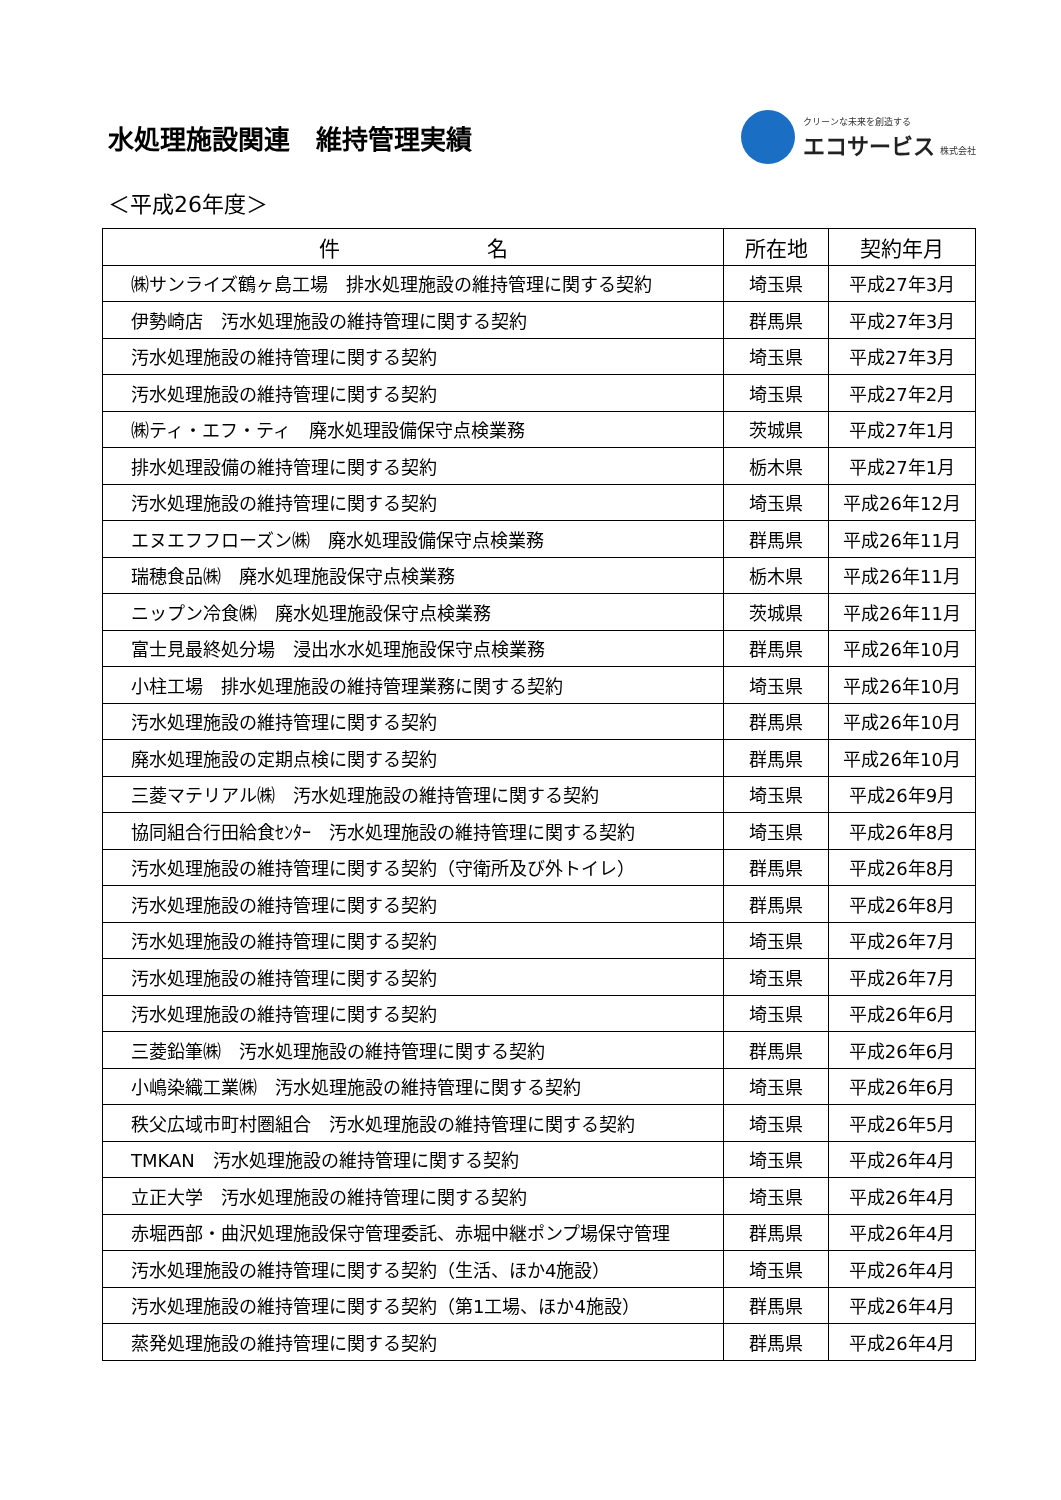水処理施設関連　維持管理実績
クリーンな未来を創造する
エコサービス 株式会社
＜平成26年度＞
| 件 名 | 所在地 | 契約年月 |
| --- | --- | --- |
| ㈱サンライズ鶴ヶ島工場 排水処理施設の維持管理に関する契約 | 埼玉県 | 平成27年3月 |
| 伊勢崎店 汚水処理施設の維持管理に関する契約 | 群馬県 | 平成27年3月 |
| 汚水処理施設の維持管理に関する契約 | 埼玉県 | 平成27年3月 |
| 汚水処理施設の維持管理に関する契約 | 埼玉県 | 平成27年2月 |
| ㈱ティ・エフ・ティ 廃水処理設備保守点検業務 | 茨城県 | 平成27年1月 |
| 排水処理設備の維持管理に関する契約 | 栃木県 | 平成27年1月 |
| 汚水処理施設の維持管理に関する契約 | 埼玉県 | 平成26年12月 |
| エヌエフフローズン㈱ 廃水処理設備保守点検業務 | 群馬県 | 平成26年11月 |
| 瑞穂食品㈱ 廃水処理施設保守点検業務 | 栃木県 | 平成26年11月 |
| ニップン冷食㈱ 廃水処理施設保守点検業務 | 茨城県 | 平成26年11月 |
| 富士見最終処分場 浸出水水処理施設保守点検業務 | 群馬県 | 平成26年10月 |
| 小柱工場 排水処理施設の維持管理業務に関する契約 | 埼玉県 | 平成26年10月 |
| 汚水処理施設の維持管理に関する契約 | 群馬県 | 平成26年10月 |
| 廃水処理施設の定期点検に関する契約 | 群馬県 | 平成26年10月 |
| 三菱マテリアル㈱ 汚水処理施設の維持管理に関する契約 | 埼玉県 | 平成26年9月 |
| 協同組合行田給食ｾﾝﾀｰ 汚水処理施設の維持管理に関する契約 | 埼玉県 | 平成26年8月 |
| 汚水処理施設の維持管理に関する契約（守衛所及び外トイレ） | 群馬県 | 平成26年8月 |
| 汚水処理施設の維持管理に関する契約 | 群馬県 | 平成26年8月 |
| 汚水処理施設の維持管理に関する契約 | 埼玉県 | 平成26年7月 |
| 汚水処理施設の維持管理に関する契約 | 埼玉県 | 平成26年7月 |
| 汚水処理施設の維持管理に関する契約 | 埼玉県 | 平成26年6月 |
| 三菱鉛筆㈱ 汚水処理施設の維持管理に関する契約 | 群馬県 | 平成26年6月 |
| 小嶋染織工業㈱ 汚水処理施設の維持管理に関する契約 | 埼玉県 | 平成26年6月 |
| 秩父広域市町村圏組合 汚水処理施設の維持管理に関する契約 | 埼玉県 | 平成26年5月 |
| TMKAN 汚水処理施設の維持管理に関する契約 | 埼玉県 | 平成26年4月 |
| 立正大学 汚水処理施設の維持管理に関する契約 | 埼玉県 | 平成26年4月 |
| 赤堀西部・曲沢処理施設保守管理委託、赤堀中継ポンプ場保守管理 | 群馬県 | 平成26年4月 |
| 汚水処理施設の維持管理に関する契約（生活、ほか4施設） | 埼玉県 | 平成26年4月 |
| 汚水処理施設の維持管理に関する契約（第1工場、ほか4施設） | 群馬県 | 平成26年4月 |
| 蒸発処理施設の維持管理に関する契約 | 群馬県 | 平成26年4月 |